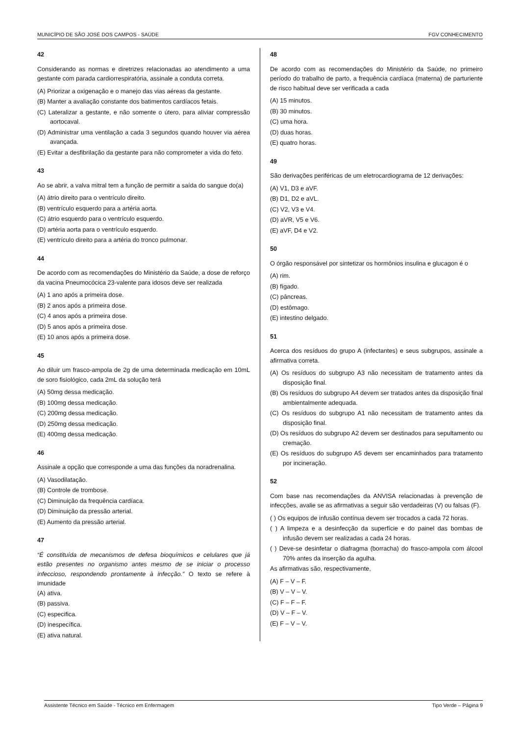MUNICÍPIO DE SÃO JOSÉ DOS CAMPOS - SAÚDE FGV CONHECIMENTO
42
Considerando as normas e diretrizes relacionadas ao atendimento a uma gestante com parada cardiorrespiratória, assinale a conduta correta.
(A) Priorizar a oxigenação e o manejo das vias aéreas da gestante.
(B) Manter a avaliação constante dos batimentos cardíacos fetais.
(C) Lateralizar a gestante, e não somente o útero, para aliviar compressão aortocaval.
(D) Administrar uma ventilação a cada 3 segundos quando houver via aérea avançada.
(E) Evitar a desfibrilação da gestante para não comprometer a vida do feto.
43
Ao se abrir, a valva mitral tem a função de permitir a saída do sangue do(a)
(A) átrio direito para o ventrículo direito.
(B) ventrículo esquerdo para a artéria aorta.
(C) átrio esquerdo para o ventrículo esquerdo.
(D) artéria aorta para o ventrículo esquerdo.
(E) ventrículo direito para a artéria do tronco pulmonar.
44
De acordo com as recomendações do Ministério da Saúde, a dose de reforço da vacina Pneumocócica 23-valente para idosos deve ser realizada
(A) 1 ano após a primeira dose.
(B) 2 anos após a primeira dose.
(C) 4 anos após a primeira dose.
(D) 5 anos após a primeira dose.
(E) 10 anos após a primeira dose.
45
Ao diluir um frasco-ampola de 2g de uma determinada medicação em 10mL de soro fisiológico, cada 2mL da solução terá
(A) 50mg dessa medicação.
(B) 100mg dessa medicação.
(C) 200mg dessa medicação.
(D) 250mg dessa medicação.
(E) 400mg dessa medicação.
46
Assinale a opção que corresponde a uma das funções da noradrenalina.
(A) Vasodilatação.
(B) Controle de trombose.
(C) Diminuição da frequência cardíaca.
(D) Diminuição da pressão arterial.
(E) Aumento da pressão arterial.
47
“É constituída de mecanismos de defesa bioquímicos e celulares que já estão presentes no organismo antes mesmo de se iniciar o processo infeccioso, respondendo prontamente à infecção.” O texto se refere à imunidade
(A) ativa.
(B) passiva.
(C) especifica.
(D) inespecífica.
(E) ativa natural.
48
De acordo com as recomendações do Ministério da Saúde, no primeiro período do trabalho de parto, a frequência cardíaca (materna) de parturiente de risco habitual deve ser verificada a cada
(A) 15 minutos.
(B) 30 minutos.
(C) uma hora.
(D) duas horas.
(E) quatro horas.
49
São derivações periféricas de um eletrocardiograma de 12 derivações:
(A) V1, D3 e aVF.
(B) D1, D2 e aVL.
(C) V2, V3 e V4.
(D) aVR, V5 e V6.
(E) aVF, D4 e V2.
50
O órgão responsável por sintetizar os hormônios insulina e glucagon é o
(A) rim.
(B) fígado.
(C) pâncreas.
(D) estômago.
(E) intestino delgado.
51
Acerca dos resíduos do grupo A (infectantes) e seus subgrupos, assinale a afirmativa correta.
(A) Os resíduos do subgrupo A3 não necessitam de tratamento antes da disposição final.
(B) Os resíduos do subgrupo A4 devem ser tratados antes da disposição final ambientalmente adequada.
(C) Os resíduos do subgrupo A1 não necessitam de tratamento antes da disposição final.
(D) Os resíduos do subgrupo A2 devem ser destinados para sepultamento ou cremação.
(E) Os resíduos do subgrupo A5 devem ser encaminhados para tratamento por incineração.
52
Com base nas recomendações da ANVISA relacionadas à prevenção de infecções, avalie se as afirmativas a seguir são verdadeiras (V) ou falsas (F).
( ) Os equipos de infusão contínua devem ser trocados a cada 72 horas.
( ) A limpeza e a desinfecção da superfície e do painel das bombas de infusão devem ser realizadas a cada 24 horas.
( ) Deve-se desinfetar o diafragma (borracha) do frasco-ampola com álcool 70% antes da inserção da agulha.
As afirmativas são, respectivamente,
(A) F – V – F.
(B) V – V – V.
(C) F – F – F.
(D) V – F – V.
(E) F – V – V.
Assistente Técnico em Saúde - Técnico em Enfermagem Tipo Verde – Página 9